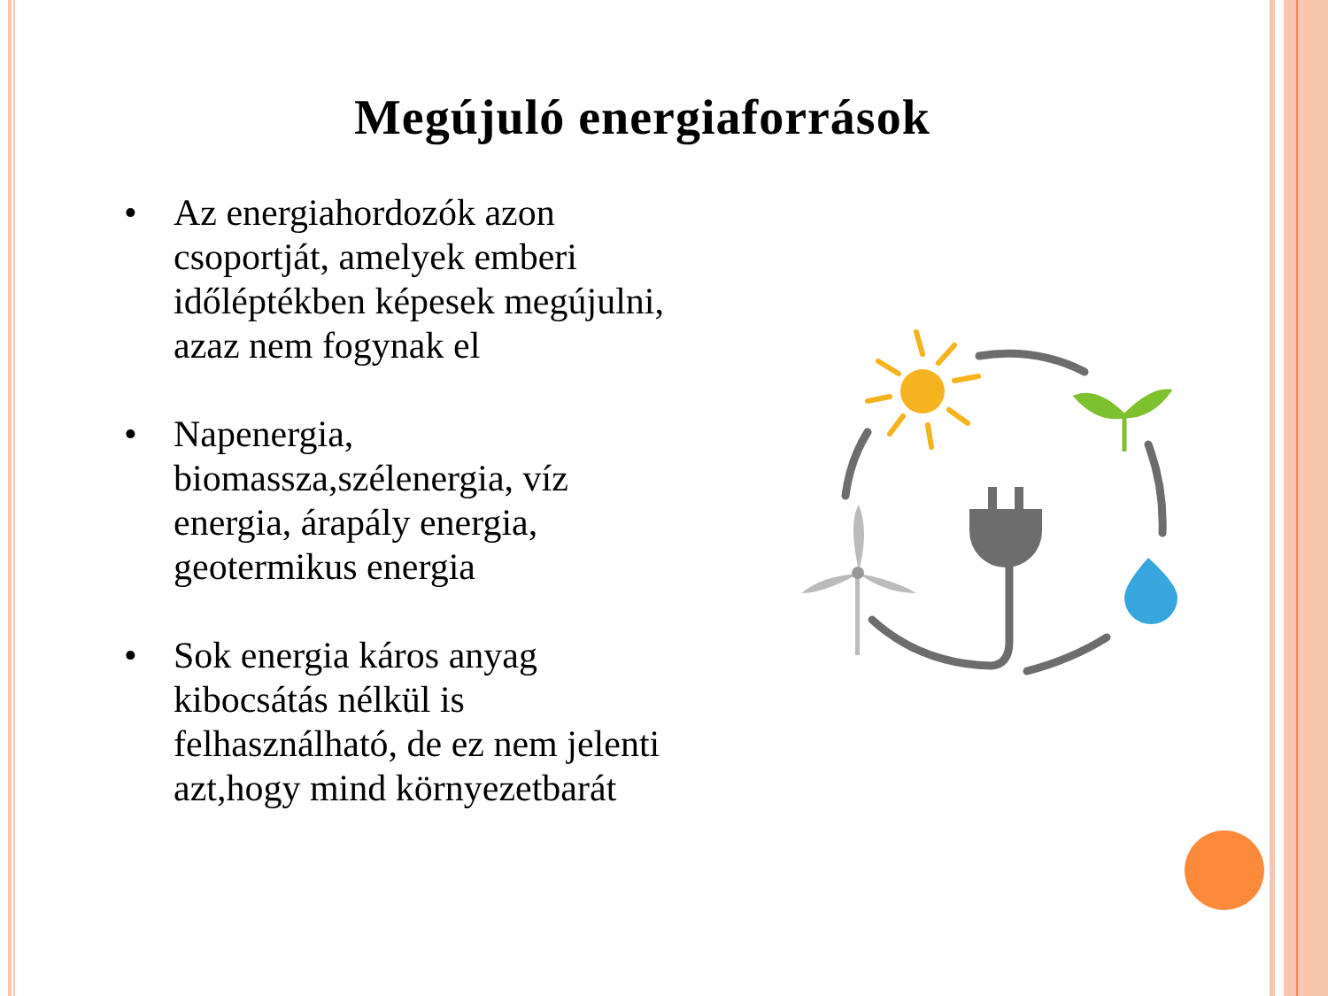Megújuló energiaforrások
• Az energiahordozók azon csoportját, amelyek emberi időléptékben képesek megújulni, azaz nem fogynak el
• Napenergia, biomassza,szélenergia, víz energia, árapály energia, geotermikus energia
• Sok energia káros anyag kibocsátás nélkül is felhasználható, de ez nem jelenti azt,hogy mind környezetbarát